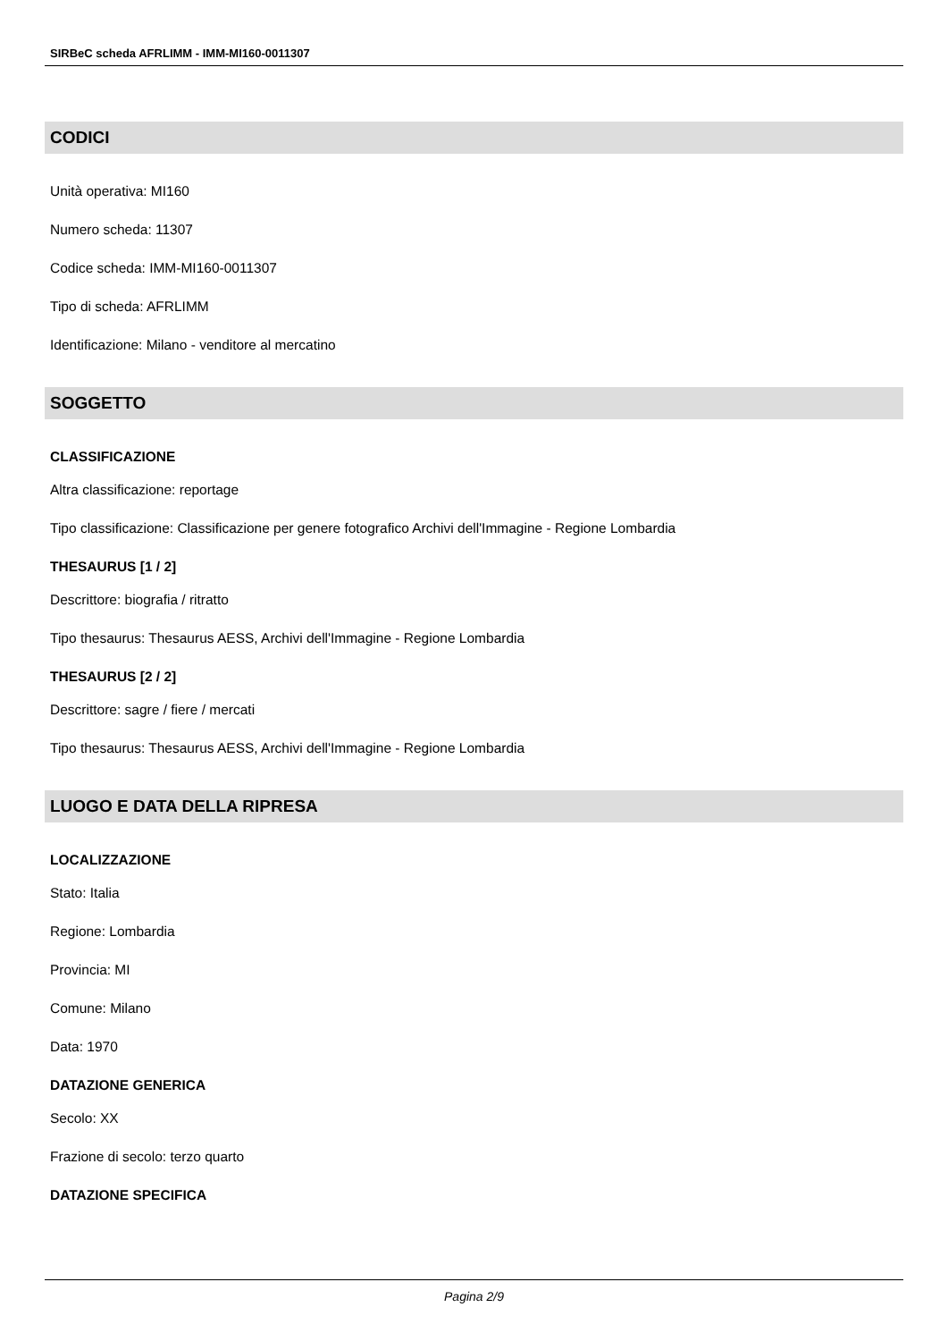SIRBeC scheda AFRLIMM - IMM-MI160-0011307
CODICI
Unità operativa: MI160
Numero scheda: 11307
Codice scheda: IMM-MI160-0011307
Tipo di scheda: AFRLIMM
Identificazione: Milano - venditore al mercatino
SOGGETTO
CLASSIFICAZIONE
Altra classificazione: reportage
Tipo classificazione: Classificazione per genere fotografico Archivi dell'Immagine - Regione Lombardia
THESAURUS [1 / 2]
Descrittore: biografia / ritratto
Tipo thesaurus: Thesaurus AESS, Archivi dell'Immagine - Regione Lombardia
THESAURUS [2 / 2]
Descrittore: sagre / fiere / mercati
Tipo thesaurus: Thesaurus AESS, Archivi dell'Immagine - Regione Lombardia
LUOGO E DATA DELLA RIPRESA
LOCALIZZAZIONE
Stato: Italia
Regione: Lombardia
Provincia: MI
Comune: Milano
Data: 1970
DATAZIONE GENERICA
Secolo: XX
Frazione di secolo: terzo quarto
DATAZIONE SPECIFICA
Pagina 2/9